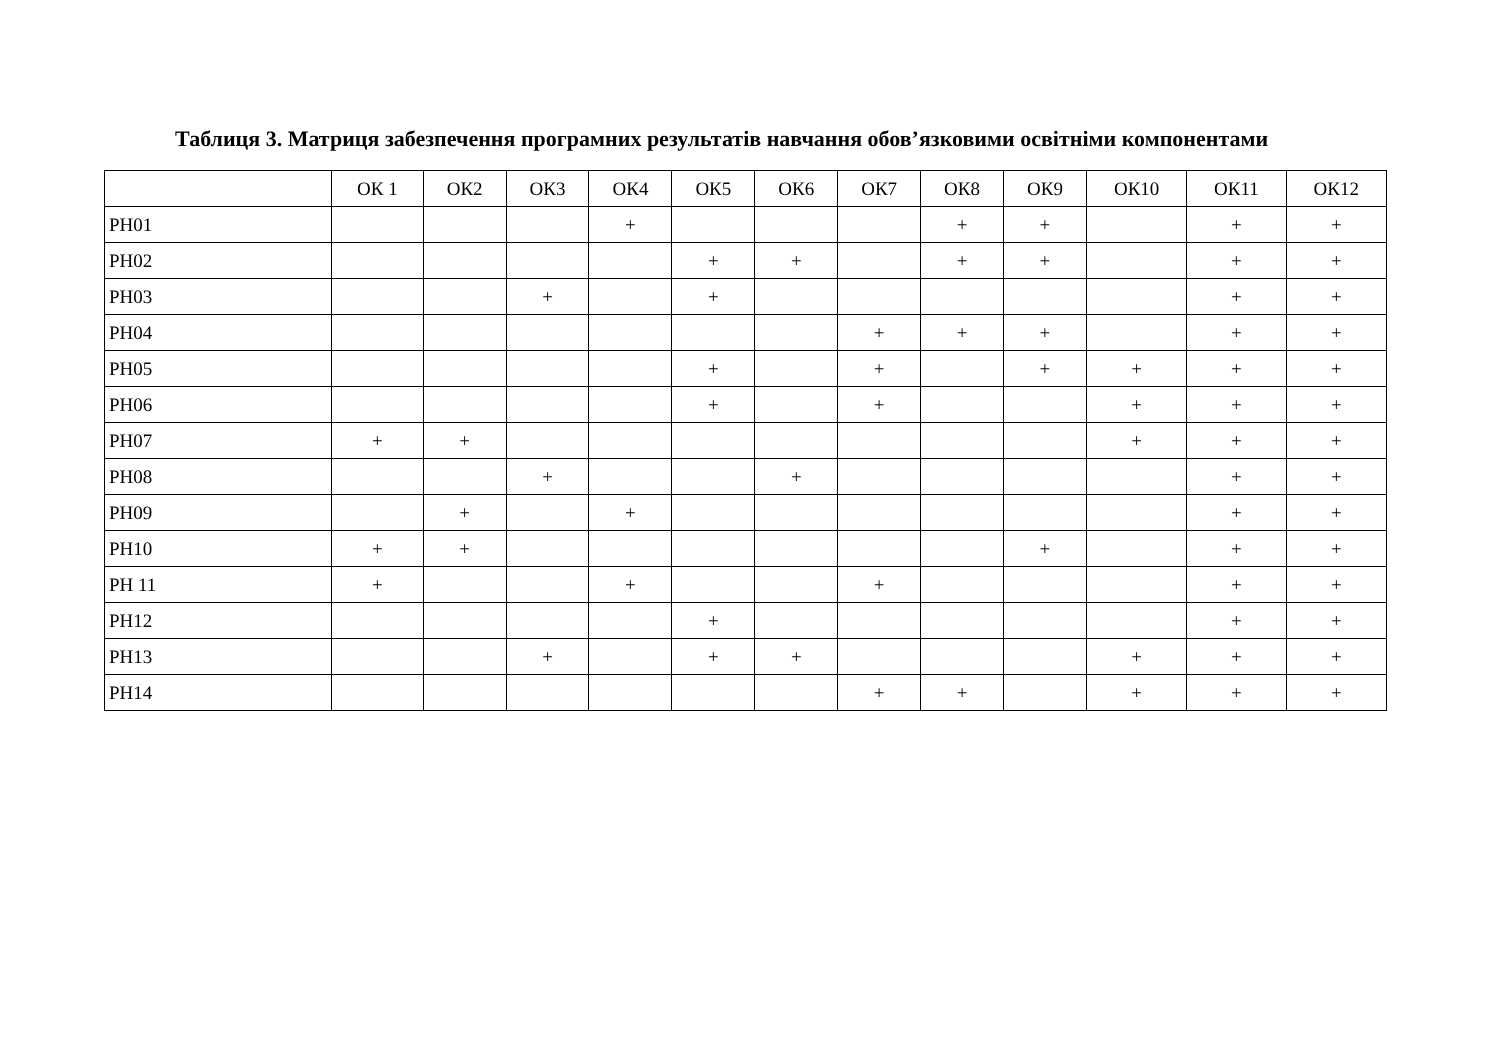Таблиця 3. Матриця забезпечення програмних результатів навчання обов’язковими освітніми компонентами
| | ОК 1 | ОК2 | ОК3 | ОК4 | ОК5 | ОК6 | ОК7 | ОК8 | ОК9 | ОК10 | ОК11 | ОК12 |
| --- | --- | --- | --- | --- | --- | --- | --- | --- | --- | --- | --- | --- |
| РН01 | | | | + | | | | + | + | | + | + |
| РН02 | | | | | + | + | | + | + | | + | + |
| РН03 | | | + | | + | | | | | | + | + |
| РН04 | | | | | | | + | + | + | | + | + |
| РН05 | | | | | + | | + | | + | + | + | + |
| РН06 | | | | | + | | + | | | + | + | + |
| РН07 | + | + | | | | | | | | + | + | + |
| РН08 | | | + | | | + | | | | | + | + |
| РН09 | | + | | + | | | | | | | + | + |
| РН10 | + | + | | | | | | | + | | + | + |
| РН 11 | + | | | + | | | + | | | | + | + |
| РН12 | | | | | + | | | | | | + | + |
| РН13 | | | + | | + | + | | | | + | + | + |
| РН14 | | | | | | | + | + | | + | + | + |